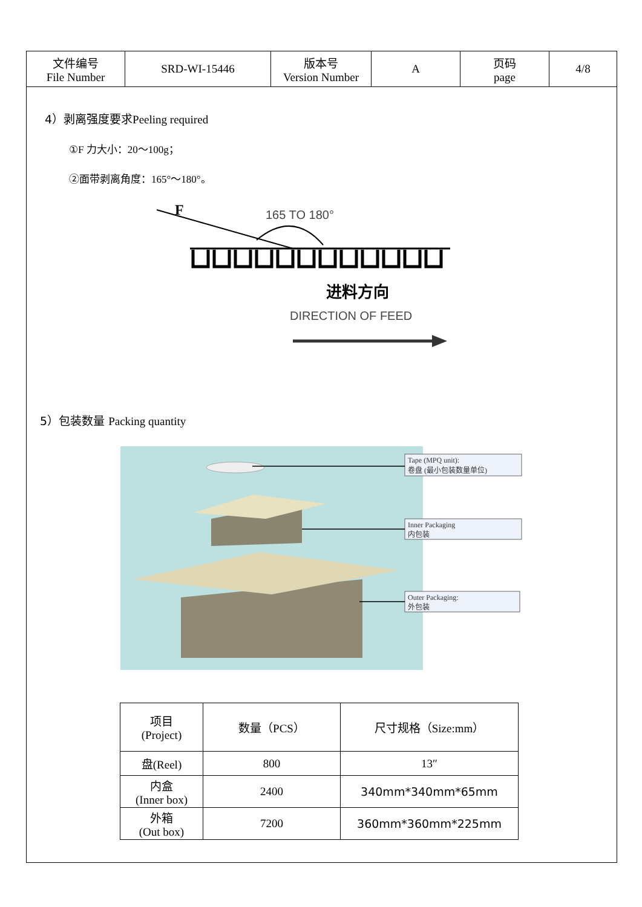| 文件编号 File Number | SRD-WI-15446 | 版本号 Version Number | A | 页码 page | 4/8 |
4）剥离强度要求Peeling required
①F 力大小：20～100g；
②面带剥离角度：165°～180°。
F
165 TO 180°
进料方向
DIRECTION OF FEED
5）包装数量 Packing quantity
Tape (MPQ unit):
卷盘 (最小包装数量单位)
Inner Packaging
内包装
Outer Packaging:
外包装
| 项目 (Project) | 数量（PCS） | 尺寸规格（Size:mm） |
| 盘(Reel) | 800 | 13″ |
| 内盒 (Inner box) | 2400 | 340mm*340mm*65mm |
| 外箱 (Out box) | 7200 | 360mm*360mm*225mm |